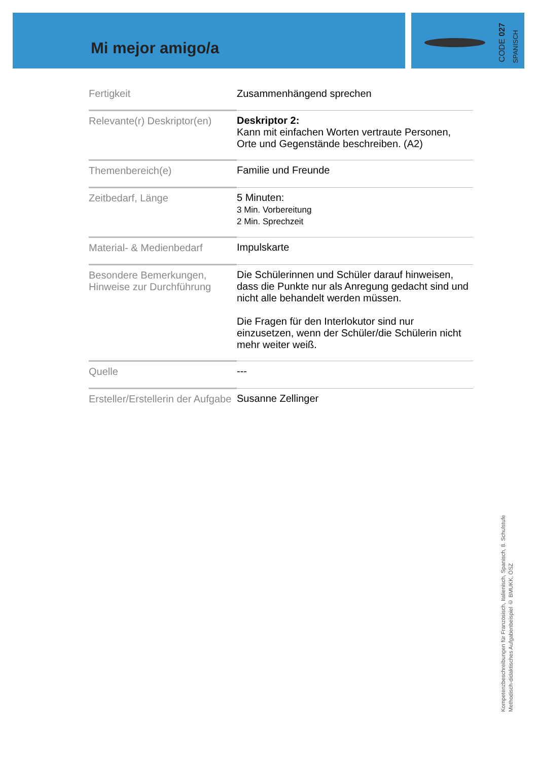Mi mejor amigo/a
CODE 027
SPANISCH
| Fertigkeit | Zusammenhängend sprechen |
| Relevante(r) Deskriptor(en) | Deskriptor 2: Kann mit einfachen Worten vertraute Personen, Orte und Gegenstände beschreiben. (A2) |
| Themenbereich(e) | Familie und Freunde |
| Zeitbedarf, Länge | 5 Minuten: 3 Min. Vorbereitung 2 Min. Sprechzeit |
| Material- & Medienbedarf | Impulskarte |
| Besondere Bemerkungen, Hinweise zur Durchführung | Die Schülerinnen und Schüler darauf hinweisen, dass die Punkte nur als Anregung gedacht sind und nicht alle behandelt werden müssen. Die Fragen für den Interlokutor sind nur einzusetzen, wenn der Schüler/die Schülerin nicht mehr weiter weiß. |
| Quelle | --- |
| Ersteller/Erstellerin der Aufgabe | Susanne Zellinger |
Kompetenzbeschreibungen für Französisch, Italienisch, Spanisch, 8. Schulstufe
Methodisch-didaktisches Aufgabenbeispiel © BMUKK, ÖSZ